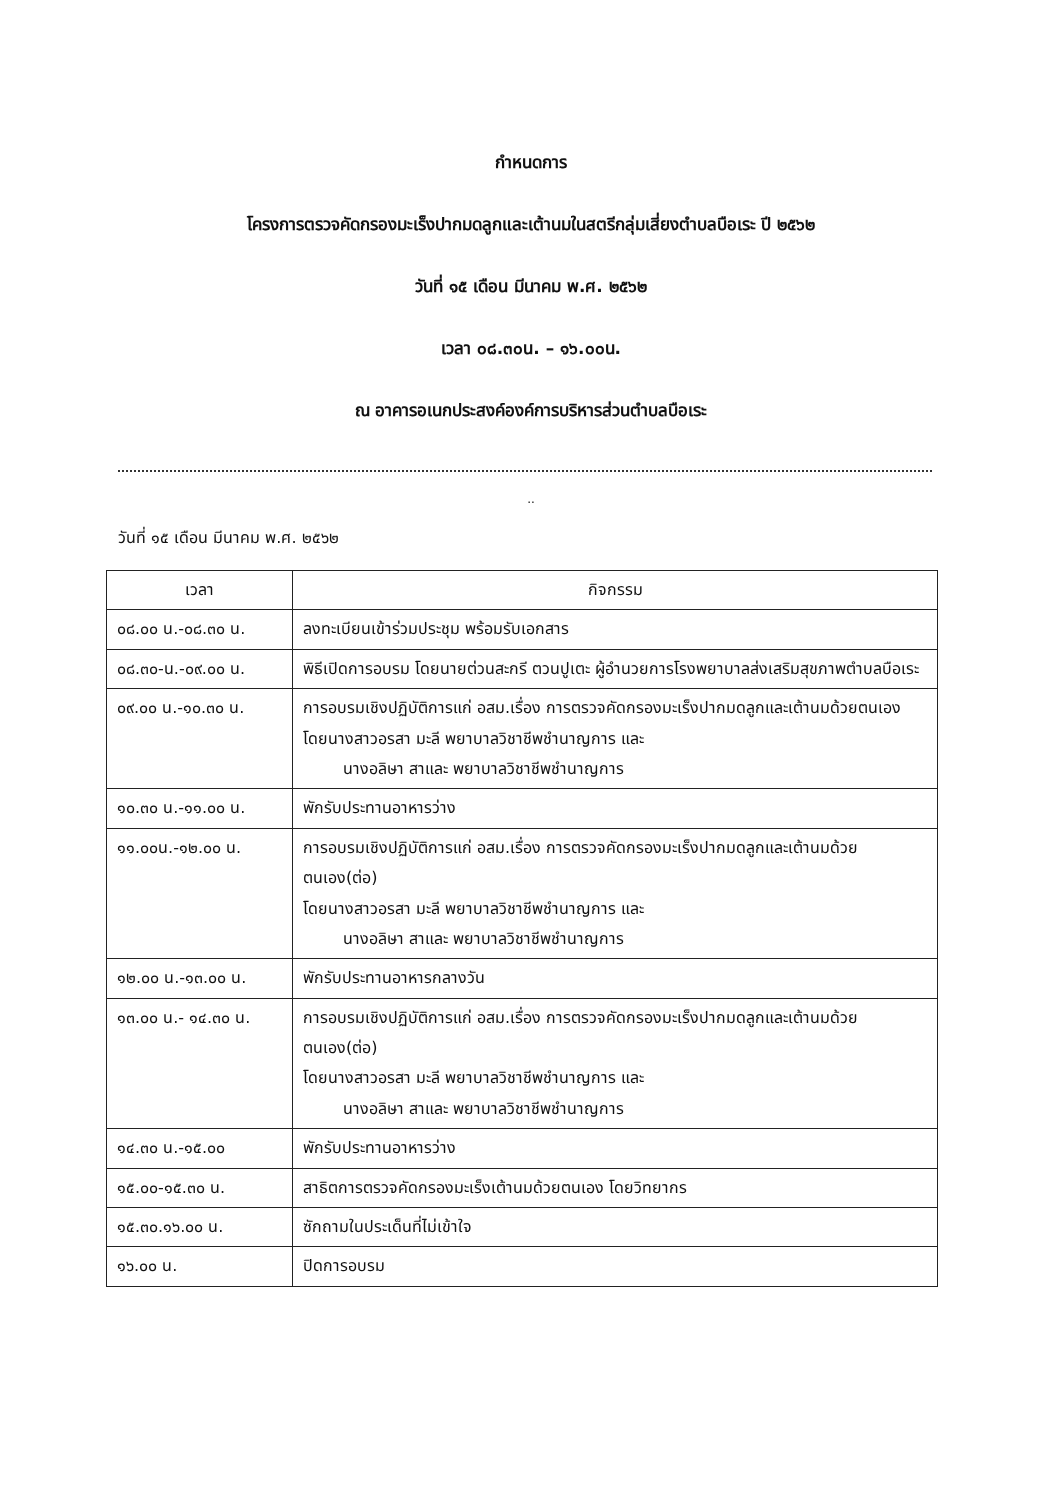กำหนดการ
โครงการตรวจคัดกรองมะเร็งปากมดลูกและเต้านมในสตรีกลุ่มเสี่ยงตำบลบือเระ ปี ๒๕๖๒
วันที่ ๑๕ เดือน มีนาคม พ.ศ. ๒๕๖๒
เวลา ๐๘.๓๐น. – ๑๖.๐๐น.
ณ อาคารอเนกประสงค์องค์การบริหารส่วนตำบลบือเระ
..
วันที่ ๑๕ เดือน มีนาคม พ.ศ. ๒๕๖๒
| เวลา | กิจกรรม |
| --- | --- |
| ๐๘.๐๐ น.-๐๘.๓๐ น. | ลงทะเบียนเข้าร่วมประชุม พร้อมรับเอกสาร |
| ๐๘.๓๐-น.-๐๙.๐๐ น. | พิธีเปิดการอบรม โดยนายต่วนสะกรี ตวนปูเตะ ผู้อำนวยการโรงพยาบาลส่งเสริมสุขภาพตำบลบือเระ |
| ๐๙.๐๐ น.-๑๐.๓๐ น. | การอบรมเชิงปฏิบัติการแก่ อสม.เรื่อง การตรวจคัดกรองมะเร็งปากมดลูกและเต้านมด้วยตนเอง โดยนางสาวอรสา มะลี พยาบาลวิชาชีพชำนาญการ และ นางอลิษา สาและ พยาบาลวิชาชีพชำนาญการ |
| ๑๐.๓๐ น.-๑๑.๐๐ น. | พักรับประทานอาหารว่าง |
| ๑๑.๐๐น.-๑๒.๐๐ น. | การอบรมเชิงปฏิบัติการแก่ อสม.เรื่อง การตรวจคัดกรองมะเร็งปากมดลูกและเต้านมด้วยตนเอง(ต่อ) โดยนางสาวอรสา มะลี พยาบาลวิชาชีพชำนาญการ และ นางอลิษา สาและ พยาบาลวิชาชีพชำนาญการ |
| ๑๒.๐๐ น.-๑๓.๐๐ น. | พักรับประทานอาหารกลางวัน |
| ๑๓.๐๐ น.- ๑๔.๓๐ น. | การอบรมเชิงปฏิบัติการแก่ อสม.เรื่อง การตรวจคัดกรองมะเร็งปากมดลูกและเต้านมด้วยตนเอง(ต่อ) โดยนางสาวอรสา มะลี พยาบาลวิชาชีพชำนาญการ และ นางอลิษา สาและ พยาบาลวิชาชีพชำนาญการ |
| ๑๔.๓๐ น.-๑๕.๐๐ | พักรับประทานอาหารว่าง |
| ๑๕.๐๐-๑๕.๓๐ น. | สาธิตการตรวจคัดกรองมะเร็งเต้านมด้วยตนเอง โดยวิทยากร |
| ๑๕.๓๐.๑๖.๐๐ น. | ซักถามในประเด็นที่ไม่เข้าใจ |
| ๑๖.๐๐ น. | ปิดการอบรม |